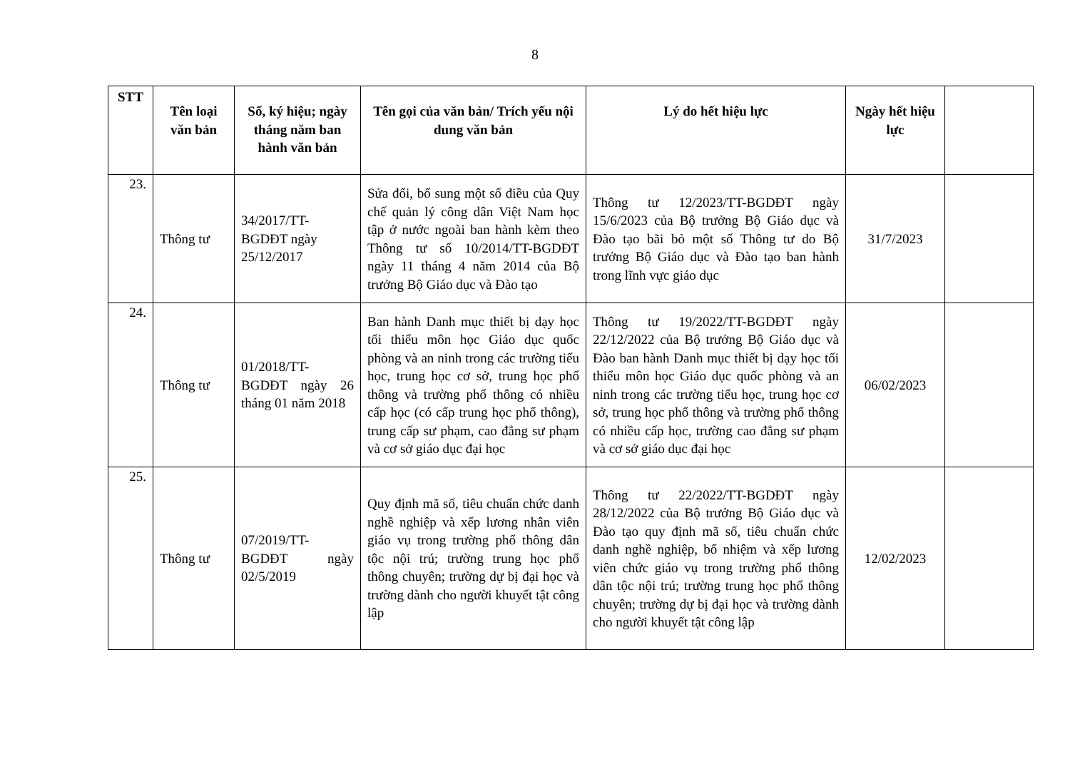8
| STT | Tên loại văn bản | Số, ký hiệu; ngày tháng năm ban hành văn bản | Tên gọi của văn bản/ Trích yếu nội dung văn bản | Lý do hết hiệu lực | Ngày hết hiệu lực | |
| --- | --- | --- | --- | --- | --- | --- |
| 23. | Thông tư | 34/2017/TT-BGDĐT ngày 25/12/2017 | Sửa đổi, bổ sung một số điều của Quy chế quản lý công dân Việt Nam học tập ở nước ngoài ban hành kèm theo Thông tư số 10/2014/TT-BGDĐT ngày 11 tháng 4 năm 2014 của Bộ trưởng Bộ Giáo dục và Đào tạo | Thông tư 12/2023/TT-BGDĐT ngày 15/6/2023 của Bộ trưởng Bộ Giáo dục và Đào tạo bãi bỏ một số Thông tư do Bộ trưởng Bộ Giáo dục và Đào tạo ban hành trong lĩnh vực giáo dục | 31/7/2023 | |
| 24. | Thông tư | 01/2018/TT-BGDĐT ngày 26 tháng 01 năm 2018 | Ban hành Danh mục thiết bị dạy học tối thiểu môn học Giáo dục quốc phòng và an ninh trong các trường tiểu học, trung học cơ sở, trung học phổ thông và trường phổ thông có nhiều cấp học (có cấp trung học phổ thông), trung cấp sư phạm, cao đẳng sư phạm và cơ sở giáo dục đại học | Thông tư 19/2022/TT-BGDĐT ngày 22/12/2022 của Bộ trưởng Bộ Giáo dục và Đào ban hành Danh mục thiết bị dạy học tối thiểu môn học Giáo dục quốc phòng và an ninh trong các trường tiểu học, trung học cơ sở, trung học phổ thông và trường phổ thông có nhiều cấp học, trường cao đẳng sư phạm và cơ sở giáo dục đại học | 06/02/2023 | |
| 25. | Thông tư | 07/2019/TT-BGDĐT ngày 02/5/2019 | Quy định mã số, tiêu chuẩn chức danh nghề nghiệp và xếp lương nhân viên giáo vụ trong trường phổ thông dân tộc nội trú; trường trung học phổ thông chuyên; trường dự bị đại học và trường dành cho người khuyết tật công lập | Thông tư 22/2022/TT-BGDĐT ngày 28/12/2022 của Bộ trưởng Bộ Giáo dục và Đào tạo quy định mã số, tiêu chuẩn chức danh nghề nghiệp, bổ nhiệm và xếp lương viên chức giáo vụ trong trường phổ thông dân tộc nội trú; trường trung học phổ thông chuyên; trường dự bị đại học và trường dành cho người khuyết tật công lập | 12/02/2023 | |